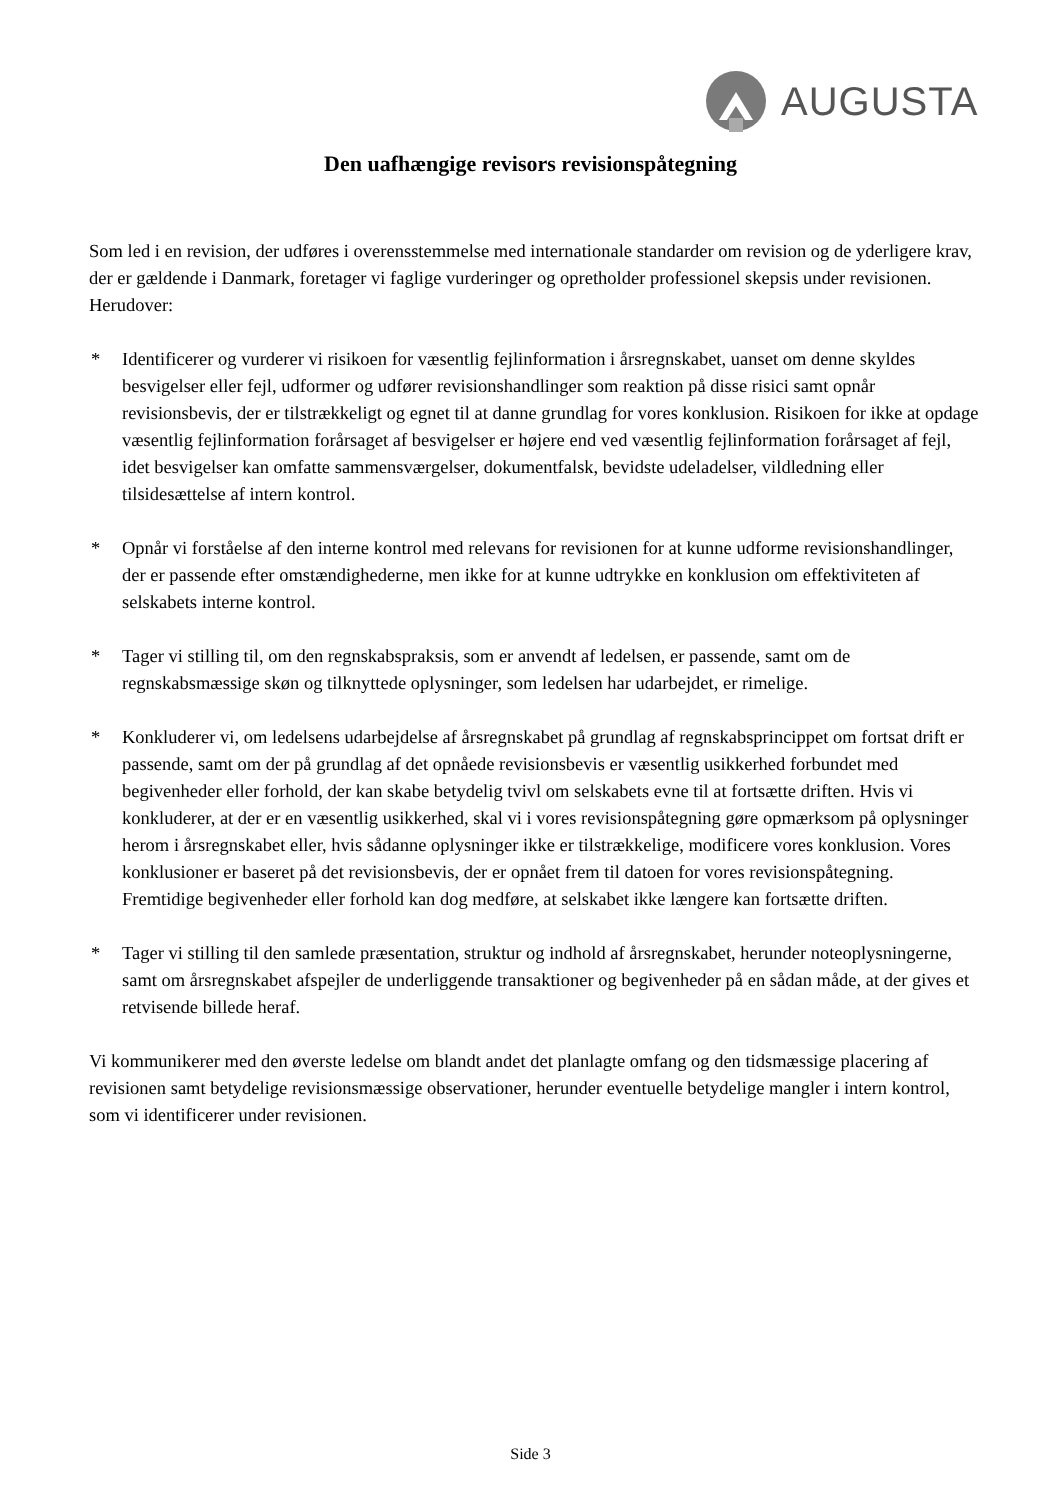AUGUSTA
Den uafhængige revisors revisionspåtegning
Som led i en revision, der udføres i overensstemmelse med internationale standarder om revision og de yderligere krav, der er gældende i Danmark, foretager vi faglige vurderinger og opretholder professionel skepsis under revisionen. Herudover:
* Identificerer og vurderer vi risikoen for væsentlig fejlinformation i årsregnskabet, uanset om denne skyldes besvigelser eller fejl, udformer og udfører revisionshandlinger som reaktion på disse risici samt opnår revisionsbevis, der er tilstrækkeligt og egnet til at danne grundlag for vores konklusion. Risikoen for ikke at opdage væsentlig fejlinformation forårsaget af besvigelser er højere end ved væsentlig fejlinformation forårsaget af fejl, idet besvigelser kan omfatte sammensværgelser, dokumentfalsk, bevidste udeladelser, vildledning eller tilsidesættelse af intern kontrol.
* Opnår vi forståelse af den interne kontrol med relevans for revisionen for at kunne udforme revisionshandlinger, der er passende efter omstændighederne, men ikke for at kunne udtrykke en konklusion om effektiviteten af selskabets interne kontrol.
* Tager vi stilling til, om den regnskabspraksis, som er anvendt af ledelsen, er passende, samt om de regnskabsmæssige skøn og tilknyttede oplysninger, som ledelsen har udarbejdet, er rimelige.
* Konkluderer vi, om ledelsens udarbejdelse af årsregnskabet på grundlag af regnskabsprincippet om fortsat drift er passende, samt om der på grundlag af det opnåede revisionsbevis er væsentlig usikkerhed forbundet med begivenheder eller forhold, der kan skabe betydelig tvivl om selskabets evne til at fortsætte driften. Hvis vi konkluderer, at der er en væsentlig usikkerhed, skal vi i vores revisionspåtegning gøre opmærksom på oplysninger herom i årsregnskabet eller, hvis sådanne oplysninger ikke er tilstrækkelige, modificere vores konklusion. Vores konklusioner er baseret på det revisionsbevis, der er opnået frem til datoen for vores revisionspåtegning. Fremtidige begivenheder eller forhold kan dog medføre, at selskabet ikke længere kan fortsætte driften.
* Tager vi stilling til den samlede præsentation, struktur og indhold af årsregnskabet, herunder noteoplysningerne, samt om årsregnskabet afspejler de underliggende transaktioner og begivenheder på en sådan måde, at der gives et retvisende billede heraf.
Vi kommunikerer med den øverste ledelse om blandt andet det planlagte omfang og den tidsmæssige placering af revisionen samt betydelige revisionsmæssige observationer, herunder eventuelle betydelige mangler i intern kontrol, som vi identificerer under revisionen.
Side 3